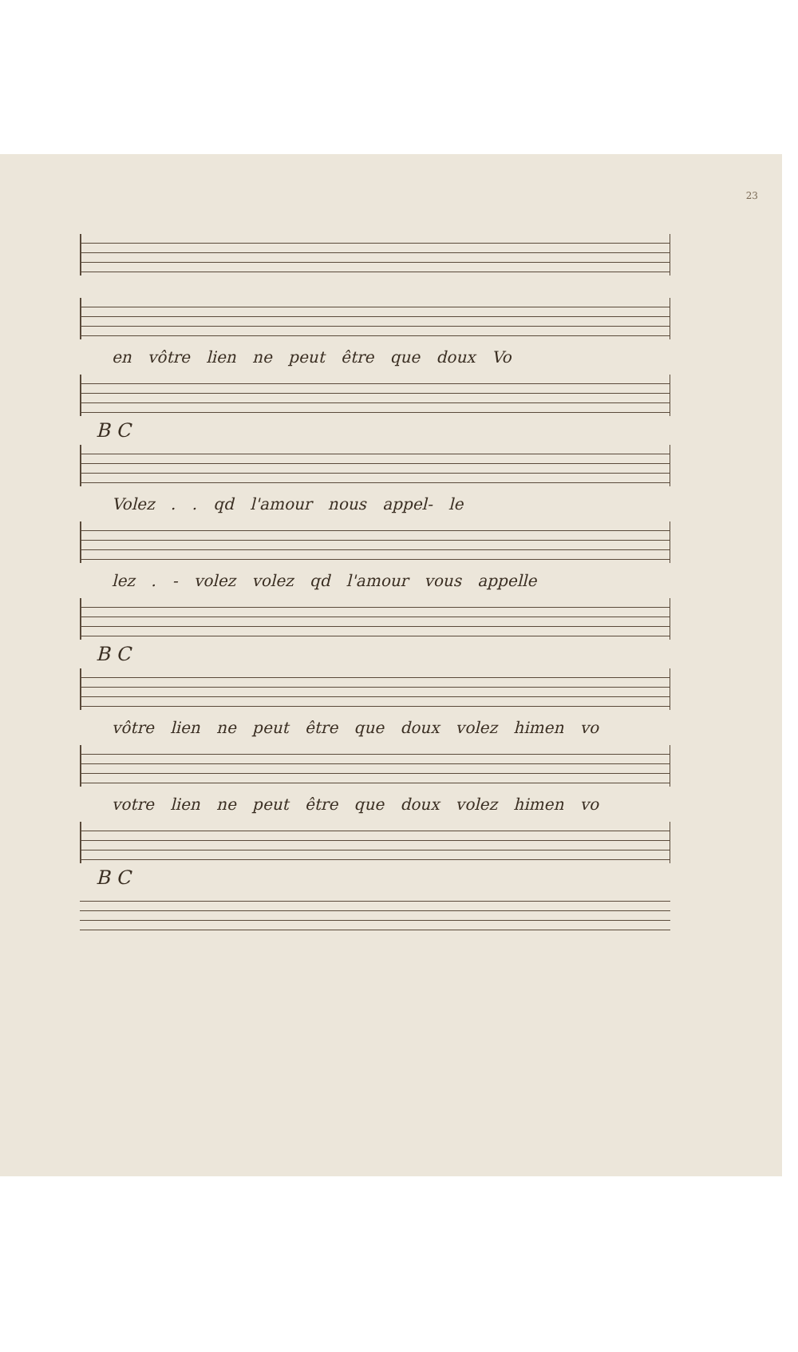23
en vôtre lien ne peut être que doux Vo
B C
Volez . . qd l'amour nous appel- le
lez . - volez volez qd l'amour vous appelle
B C
vôtre lien ne peut être que doux volez himen vo
votre lien ne peut être que doux volez himen vo
B C